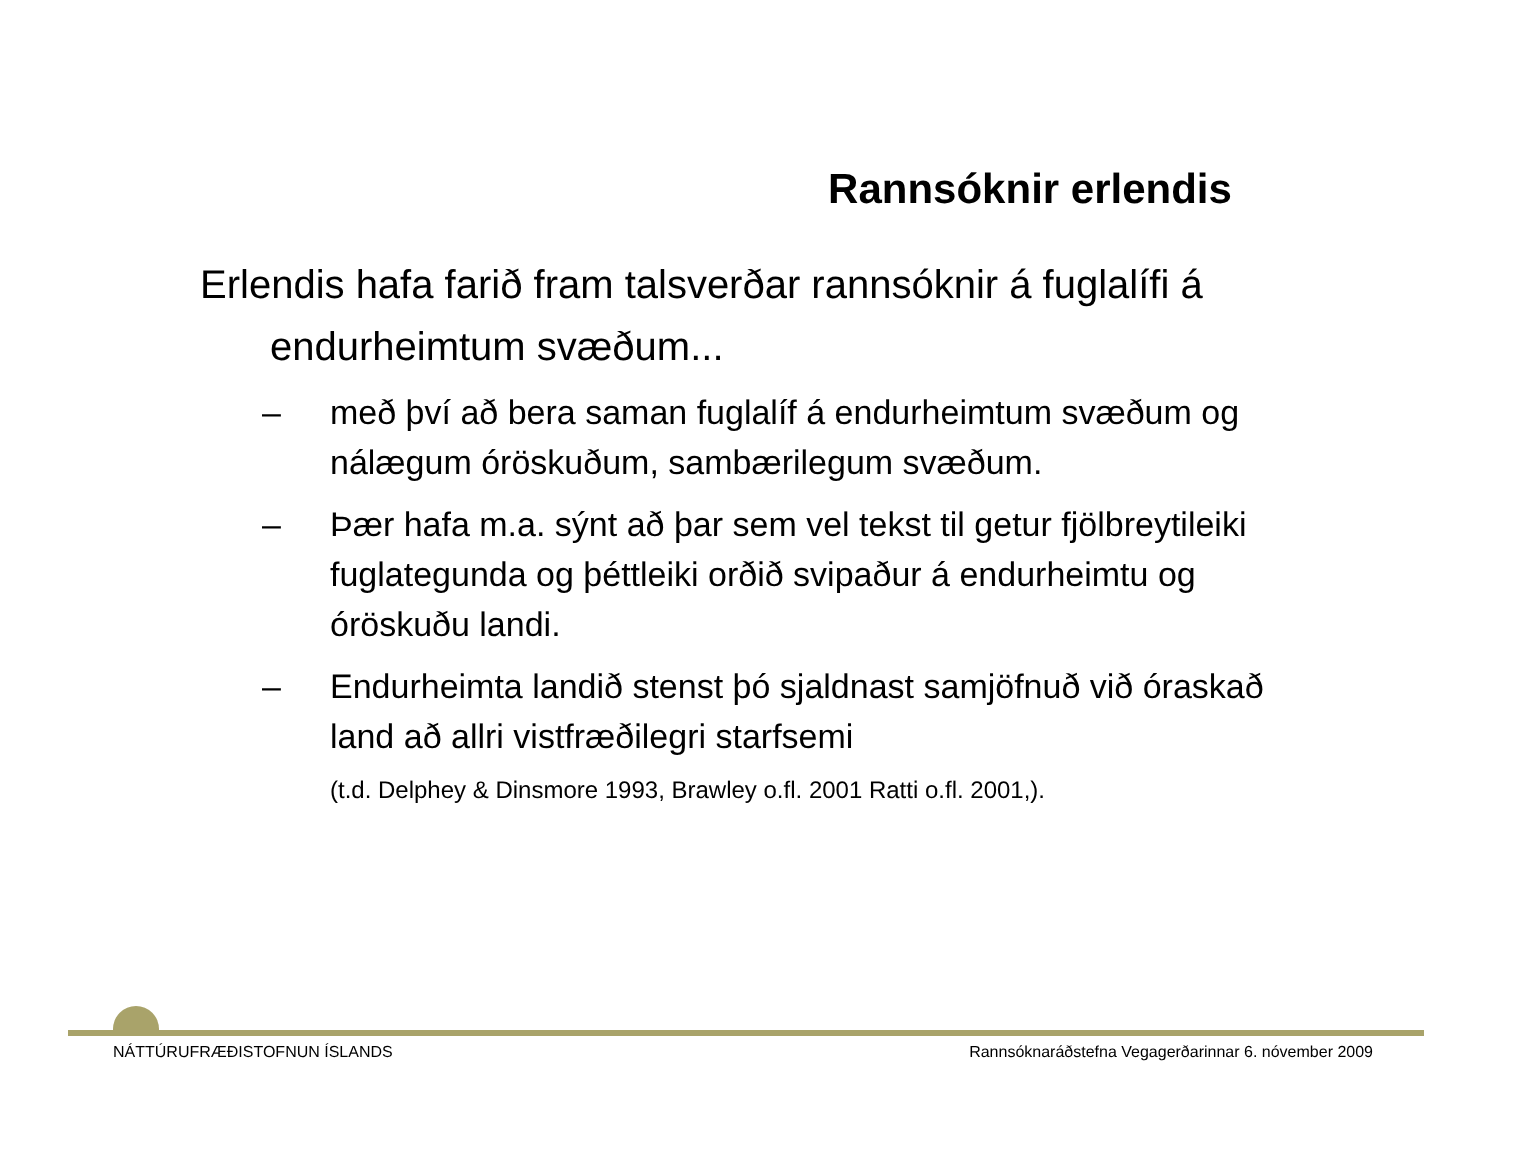Rannsóknir erlendis
Erlendis hafa farið fram talsverðar rannsóknir á fuglalífi á endurheimtum svæðum...
– með því að bera saman fuglalíf á endurheimtum svæðum og nálægum óröskuðum, sambærilegum svæðum.
– Þær hafa m.a. sýnt að þar sem vel tekst til getur fjölbreytileiki fuglategunda og þéttleiki orðið svipaður á endurheimtu og óröskuðu landi.
– Endurheimta landið stenst þó sjaldnast samjöfnuð við óraskað land að allri vistfræðilegri starfsemi
(t.d. Delphey & Dinsmore 1993, Brawley o.fl. 2001 Ratti o.fl. 2001,).
NÁTTÚRUFRÆÐISTOFNUN ÍSLANDS Rannsóknaráðstefna Vegagerðarinnar 6. nóvember 2009